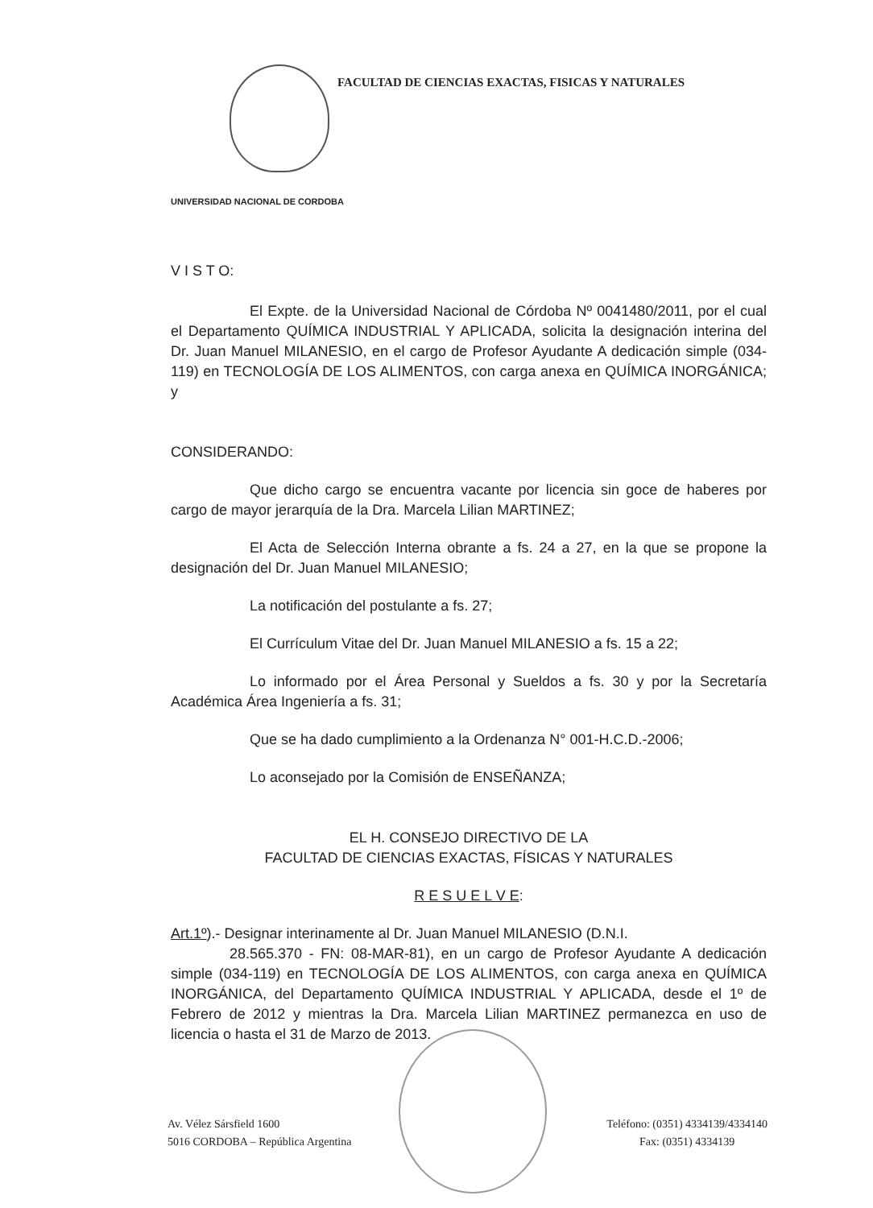FACULTAD DE CIENCIAS EXACTAS, FISICAS Y NATURALES
UNIVERSIDAD NACIONAL DE CORDOBA
V I S T O:
El Expte. de la Universidad Nacional de Córdoba Nº 0041480/2011, por el cual el Departamento QUÍMICA INDUSTRIAL Y APLICADA, solicita la designación interina del Dr. Juan Manuel MILANESIO, en el cargo de Profesor Ayudante A dedicación simple (034-119) en TECNOLOGÍA DE LOS ALIMENTOS, con carga anexa en QUÍMICA INORGÁNICA; y
CONSIDERANDO:
Que dicho cargo se encuentra vacante por licencia sin goce de haberes por cargo de mayor jerarquía de la Dra. Marcela Lilian MARTINEZ;
El Acta de Selección Interna obrante a fs. 24 a 27, en la que se propone la designación del Dr. Juan Manuel MILANESIO;
La notificación del postulante a fs. 27;
El Currículum Vitae del Dr. Juan Manuel MILANESIO a fs. 15 a 22;
Lo informado por el Área Personal y Sueldos a fs. 30 y por la Secretaría Académica Área Ingeniería a fs. 31;
Que se ha dado cumplimiento a la Ordenanza N° 001-H.C.D.-2006;
Lo aconsejado por la Comisión de ENSEÑANZA;
EL H. CONSEJO DIRECTIVO DE LA
FACULTAD DE CIENCIAS EXACTAS, FÍSICAS Y NATURALES
R E S U E L V E:
Art.1º).- Designar interinamente al Dr. Juan Manuel MILANESIO (D.N.I.
28.565.370 - FN: 08-MAR-81), en un cargo de Profesor Ayudante A dedicación simple (034-119) en TECNOLOGÍA DE LOS ALIMENTOS, con carga anexa en QUÍMICA INORGÁNICA, del Departamento QUÍMICA INDUSTRIAL Y APLICADA, desde el 1º de Febrero de 2012 y mientras la Dra. Marcela Lilian MARTINEZ permanezca en uso de licencia o hasta el 31 de Marzo de 2013.
Av. Vélez Sársfield 1600
5016 CORDOBA – República Argentina
Teléfono: (0351) 4334139/4334140
Fax: (0351) 4334139